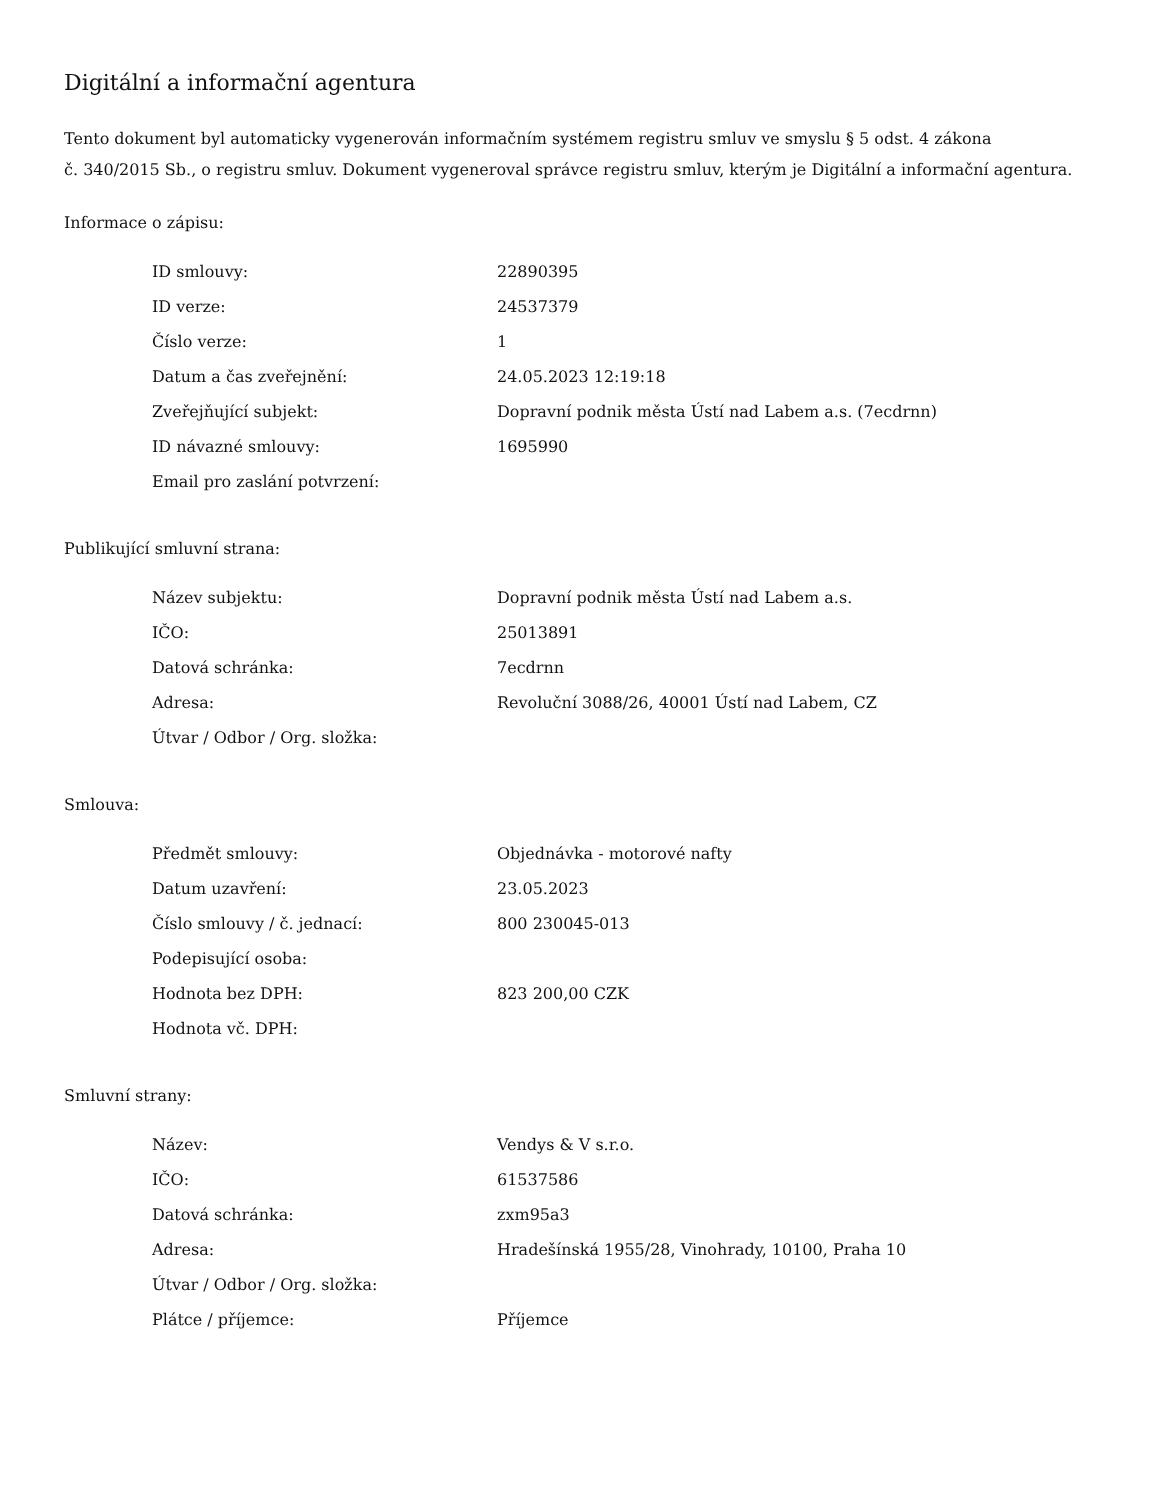Digitální a informační agentura
Tento dokument byl automaticky vygenerován informačním systémem registru smluv ve smyslu § 5 odst. 4 zákona
č. 340/2015 Sb., o registru smluv. Dokument vygeneroval správce registru smluv, kterým je Digitální a informační agentura.
Informace o zápisu:
| ID smlouvy: | 22890395 |
| ID verze: | 24537379 |
| Číslo verze: | 1 |
| Datum a čas zveřejnění: | 24.05.2023 12:19:18 |
| Zveřejňující subjekt: | Dopravní podnik města Ústí nad Labem a.s. (7ecdrnn) |
| ID návazné smlouvy: | 1695990 |
| Email pro zaslání potvrzení: | |
Publikující smluvní strana:
| Název subjektu: | Dopravní podnik města Ústí nad Labem a.s. |
| IČO: | 25013891 |
| Datová schránka: | 7ecdrnn |
| Adresa: | Revoluční 3088/26, 40001 Ústí nad Labem, CZ |
| Útvar / Odbor / Org. složka: | |
Smlouva:
| Předmět smlouvy: | Objednávka - motorové nafty |
| Datum uzavření: | 23.05.2023 |
| Číslo smlouvy / č. jednací: | 800 230045-013 |
| Podepisující osoba: | |
| Hodnota bez DPH: | 823 200,00 CZK |
| Hodnota vč. DPH: | |
Smluvní strany:
| Název: | Vendys & V s.r.o. |
| IČO: | 61537586 |
| Datová schránka: | zxm95a3 |
| Adresa: | Hradešínská 1955/28, Vinohrady, 10100, Praha 10 |
| Útvar / Odbor / Org. složka: | |
| Plátce / příjemce: | Příjemce |